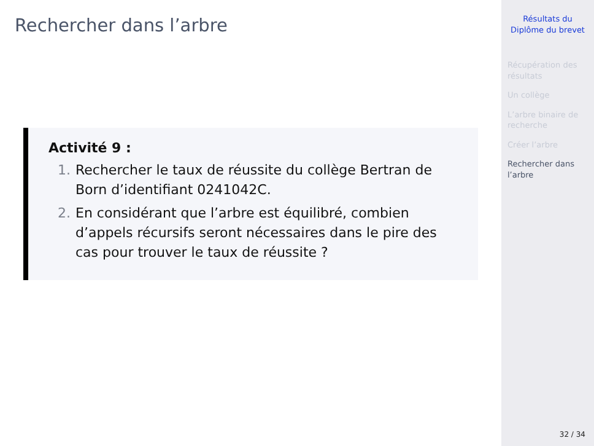Rechercher dans l’arbre
Activité 9 :
1. Rechercher le taux de réussite du collège Bertran de Born d’identifiant 0241042C.
2. En considérant que l’arbre est équilibré, combien d’appels récursifs seront nécessaires dans le pire des cas pour trouver le taux de réussite ?
Résultats du
Diplôme du brevet
Récupération des résultats
Un collège
L’arbre binaire de recherche
Créer l’arbre
Rechercher dans l’arbre
32 / 34